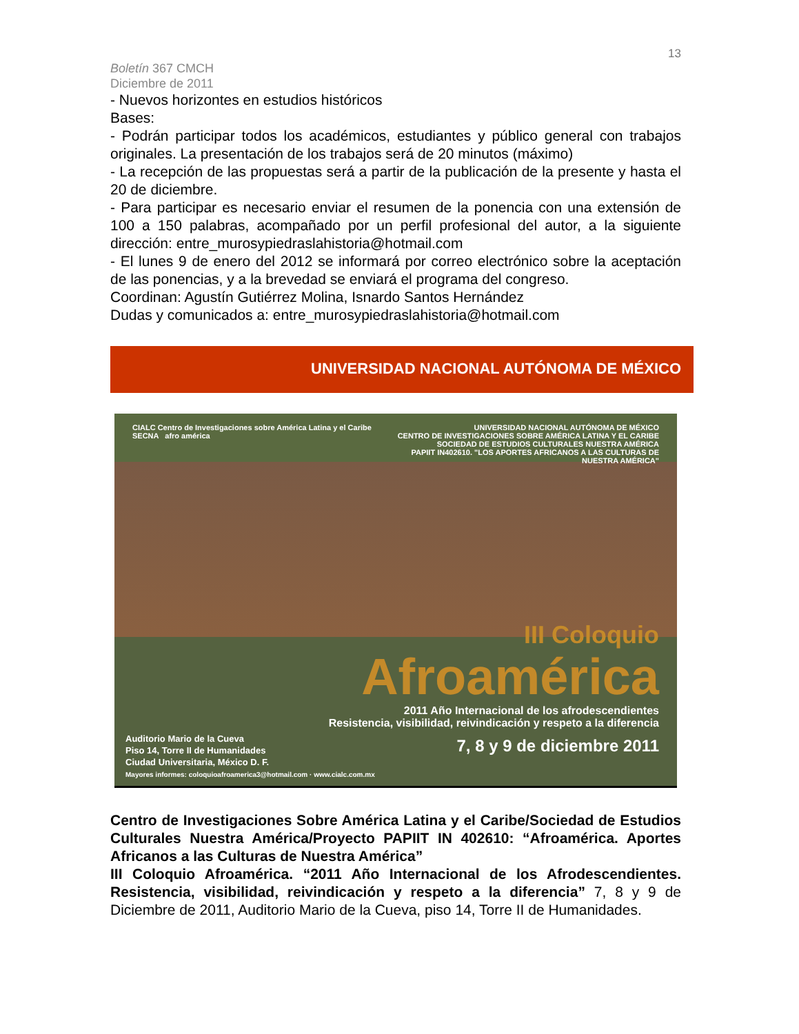13
Boletín 367 CMCH
Diciembre de 2011
- Nuevos horizontes en estudios históricos
Bases:
- Podrán participar todos los académicos, estudiantes y público general con trabajos originales. La presentación de los trabajos será de 20 minutos (máximo)
- La recepción de las propuestas será a partir de la publicación de la presente y hasta el 20 de diciembre.
- Para participar es necesario enviar el resumen de la ponencia con una extensión de 100 a 150 palabras, acompañado por un perfil profesional del autor, a la siguiente dirección: entre_murosypiedraslahistoria@hotmail.com
- El lunes 9 de enero del 2012 se informará por correo electrónico sobre la aceptación de las ponencias, y a la brevedad se enviará el programa del congreso.
Coordinan: Agustín Gutiérrez Molina, Isnardo Santos Hernández
Dudas y comunicados a: entre_murosypiedraslahistoria@hotmail.com
UNIVERSIDAD NACIONAL AUTÓNOMA DE MÉXICO
CIALC Centro de Investigaciones sobre América Latina y el Caribe SECNA afro américa
UNIVERSIDAD NACIONAL AUTÓNOMA DE MÉXICO
CENTRO DE INVESTIGACIONES SOBRE AMÉRICA LATINA Y EL CARIBE
SOCIEDAD DE ESTUDIOS CULTURALES NUESTRA AMÉRICA
PAPIIT IN402610. "LOS APORTES AFRICANOS A LAS CULTURAS DE NUESTRA AMÉRICA"
III Coloquio
Afroamérica
2011 Año Internacional de los afrodescendientes
Resistencia, visibilidad, reivindicación y respeto a la diferencia
7, 8 y 9 de diciembre 2011
Auditorio Mario de la Cueva
Piso 14, Torre II de Humanidades
Ciudad Universitaria, México D. F.
Mayores informes: coloquioafroamerica3@hotmail.com · www.cialc.com.mx
Centro de Investigaciones Sobre América Latina y el Caribe/Sociedad de Estudios Culturales Nuestra América/Proyecto PAPIIT IN 402610: “Afroamérica. Aportes Africanos a las Culturas de Nuestra América”
III Coloquio Afroamérica. “2011 Año Internacional de los Afrodescendientes. Resistencia, visibilidad, reivindicación y respeto a la diferencia” 7, 8 y 9 de Diciembre de 2011, Auditorio Mario de la Cueva, piso 14, Torre II de Humanidades.